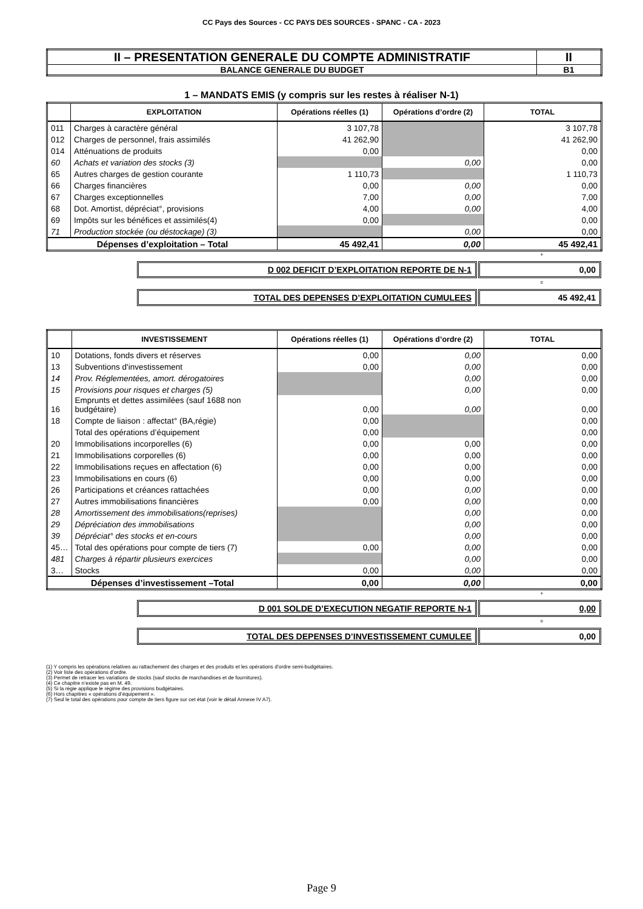CC Pays des Sources - CC PAYS DES SOURCES - SPANC - CA - 2023
| II – PRESENTATION GENERALE DU COMPTE ADMINISTRATIF | II |
| BALANCE GENERALE DU BUDGET | B1 |
1 – MANDATS EMIS (y compris sur les restes à réaliser N-1)
| | EXPLOITATION | Opérations réelles (1) | Opérations d’ordre (2) | TOTAL |
| --- | --- | --- | --- | --- |
| 011 | Charges à caractère général | 3 107,78 | | 3 107,78 |
| 012 | Charges de personnel, frais assimilés | 41 262,90 | | 41 262,90 |
| 014 | Atténuations de produits | 0,00 | | 0,00 |
| 60 | Achats et variation des stocks (3) | | 0,00 | 0,00 |
| 65 | Autres charges de gestion courante | 1 110,73 | | 1 110,73 |
| 66 | Charges financières | 0,00 | 0,00 | 0,00 |
| 67 | Charges exceptionnelles | 7,00 | 0,00 | 7,00 |
| 68 | Dot. Amortist, dépréciat°, provisions | 4,00 | 0,00 | 4,00 |
| 69 | Impôts sur les bénéfices et assimilés(4) | 0,00 | | 0,00 |
| 71 | Production stockée (ou déstockage) (3) | | 0,00 | 0,00 |
| Dépenses d’exploitation – Total | | 45 492,41 | 0,00 | 45 492,41 |
+
| D 002 DEFICIT D’EXPLOITATION REPORTE DE N-1 | 0,00 |
=
| TOTAL DES DEPENSES D’EXPLOITATION CUMULEES | 45 492,41 |
| | INVESTISSEMENT | Opérations réelles (1) | Opérations d’ordre (2) | TOTAL |
| --- | --- | --- | --- | --- |
| 10 | Dotations, fonds divers et réserves | 0,00 | 0,00 | 0,00 |
| 13 | Subventions d'investissement | 0,00 | 0,00 | 0,00 |
| 14 | Prov. Réglementées, amort. dérogatoires | | 0,00 | 0,00 |
| 15 | Provisions pour risques et charges (5) | | 0,00 | 0,00 |
| 16 | Emprunts et dettes assimilées (sauf 1688 non budgétaire) | 0,00 | 0,00 | 0,00 |
| 18 | Compte de liaison : affectat° (BA,régie) | 0,00 | | 0,00 |
| | Total des opérations d’équipement | 0,00 | | 0,00 |
| 20 | Immobilisations incorporelles (6) | 0,00 | 0,00 | 0,00 |
| 21 | Immobilisations corporelles (6) | 0,00 | 0,00 | 0,00 |
| 22 | Immobilisations reçues en affectation (6) | 0,00 | 0,00 | 0,00 |
| 23 | Immobilisations en cours (6) | 0,00 | 0,00 | 0,00 |
| 26 | Participations et créances rattachées | 0,00 | 0,00 | 0,00 |
| 27 | Autres immobilisations financières | 0,00 | 0,00 | 0,00 |
| 28 | Amortissement des immobilisations(reprises) | | 0,00 | 0,00 |
| 29 | Dépréciation des immobilisations | | 0,00 | 0,00 |
| 39 | Dépréciat° des stocks et en-cours | | 0,00 | 0,00 |
| 45… | Total des opérations pour compte de tiers (7) | 0,00 | 0,00 | 0,00 |
| 481 | Charges à répartir plusieurs exercices | | 0,00 | 0,00 |
| 3… | Stocks | 0,00 | 0,00 | 0,00 |
| Dépenses d’investissement –Total | | 0,00 | 0,00 | 0,00 |
+
| D 001 SOLDE D’EXECUTION NEGATIF REPORTE N-1 | 0,00 |
=
| TOTAL DES DEPENSES D’INVESTISSEMENT CUMULEE | 0,00 |
(1) Y compris les opérations relatives au rattachement des charges et des produits et les opérations d’ordre semi-budgétaires.
(2) Voir liste des opérations d’ordre.
(3) Permet de retracer les variations de stocks (sauf stocks de marchandises et de fournitures).
(4) Ce chapitre n’existe pas en M. 49.
(5) Si la régie applique le régime des provisions budgétaires.
(6) Hors chapitres « opérations d’équipement ».
(7) Seul le total des opérations pour compte de tiers figure sur cet état (voir le détail Annexe IV A7).
Page 9